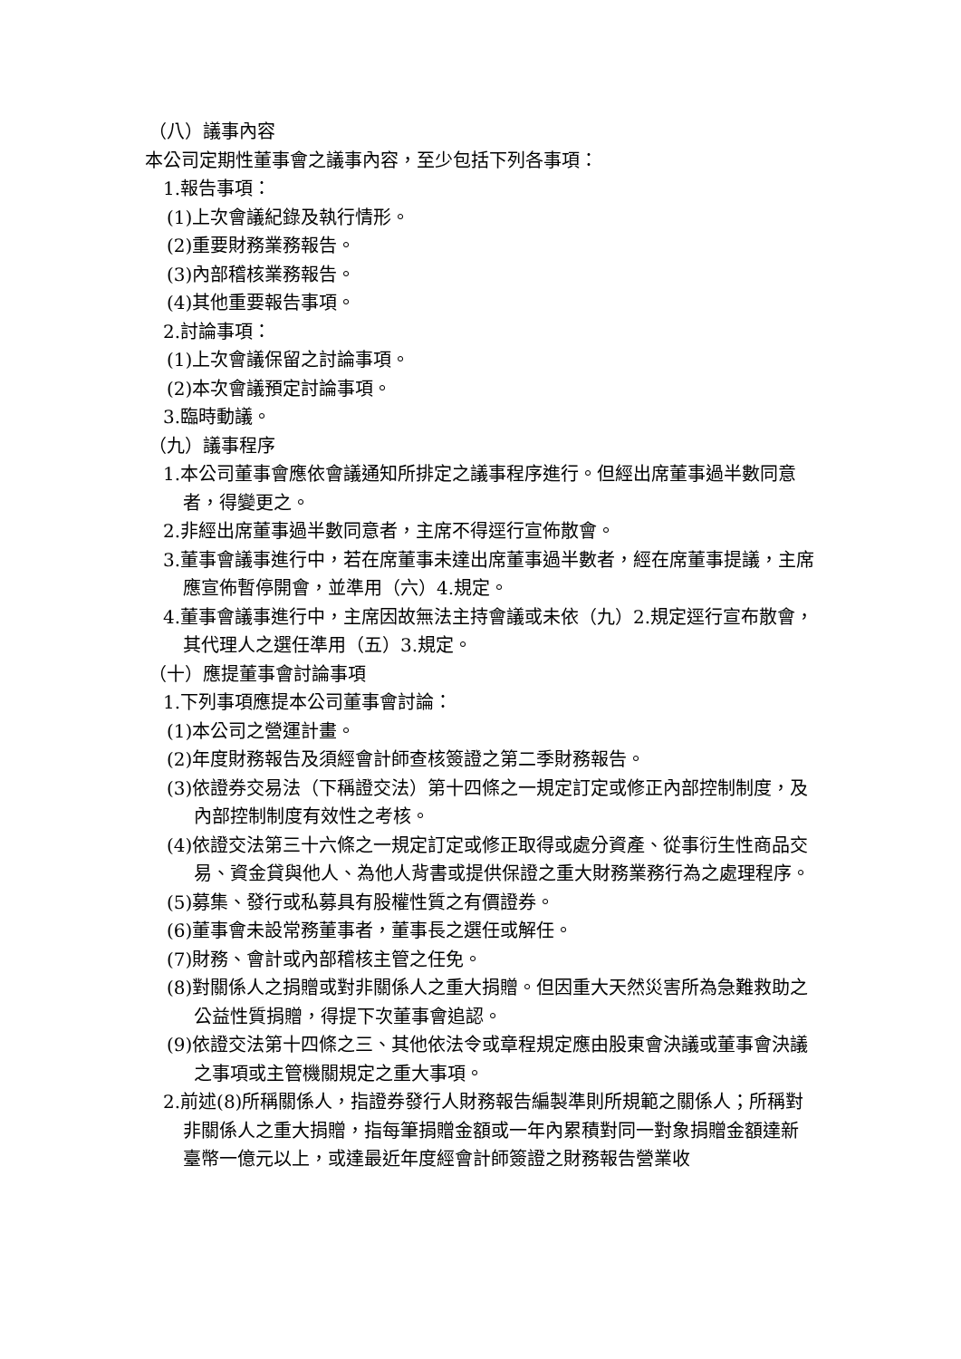（八）議事內容
本公司定期性董事會之議事內容，至少包括下列各事項：
1.報告事項：
(1)上次會議紀錄及執行情形。
(2)重要財務業務報告。
(3)內部稽核業務報告。
(4)其他重要報告事項。
2.討論事項：
(1)上次會議保留之討論事項。
(2)本次會議預定討論事項。
3.臨時動議。
（九）議事程序
1.本公司董事會應依會議通知所排定之議事程序進行。但經出席董事過半數同意者，得變更之。
2.非經出席董事過半數同意者，主席不得逕行宣佈散會。
3.董事會議事進行中，若在席董事未達出席董事過半數者，經在席董事提議，主席應宣佈暫停開會，並準用（六）4.規定。
4.董事會議事進行中，主席因故無法主持會議或未依（九）2.規定逕行宣布散會，其代理人之選任準用（五）3.規定。
（十）應提董事會討論事項
1.下列事項應提本公司董事會討論：
(1)本公司之營運計畫。
(2)年度財務報告及須經會計師查核簽證之第二季財務報告。
(3)依證券交易法（下稱證交法）第十四條之一規定訂定或修正內部控制制度，及內部控制制度有效性之考核。
(4)依證交法第三十六條之一規定訂定或修正取得或處分資產、從事衍生性商品交易、資金貸與他人、為他人背書或提供保證之重大財務業務行為之處理程序。
(5)募集、發行或私募具有股權性質之有價證券。
(6)董事會未設常務董事者，董事長之選任或解任。
(7)財務、會計或內部稽核主管之任免。
(8)對關係人之捐贈或對非關係人之重大捐贈。但因重大天然災害所為急難救助之公益性質捐贈，得提下次董事會追認。
(9)依證交法第十四條之三、其他依法令或章程規定應由股東會決議或董事會決議之事項或主管機關規定之重大事項。
2.前述(8)所稱關係人，指證券發行人財務報告編製準則所規範之關係人；所稱對非關係人之重大捐贈，指每筆捐贈金額或一年內累積對同一對象捐贈金額達新臺幣一億元以上，或達最近年度經會計師簽證之財務報告營業收